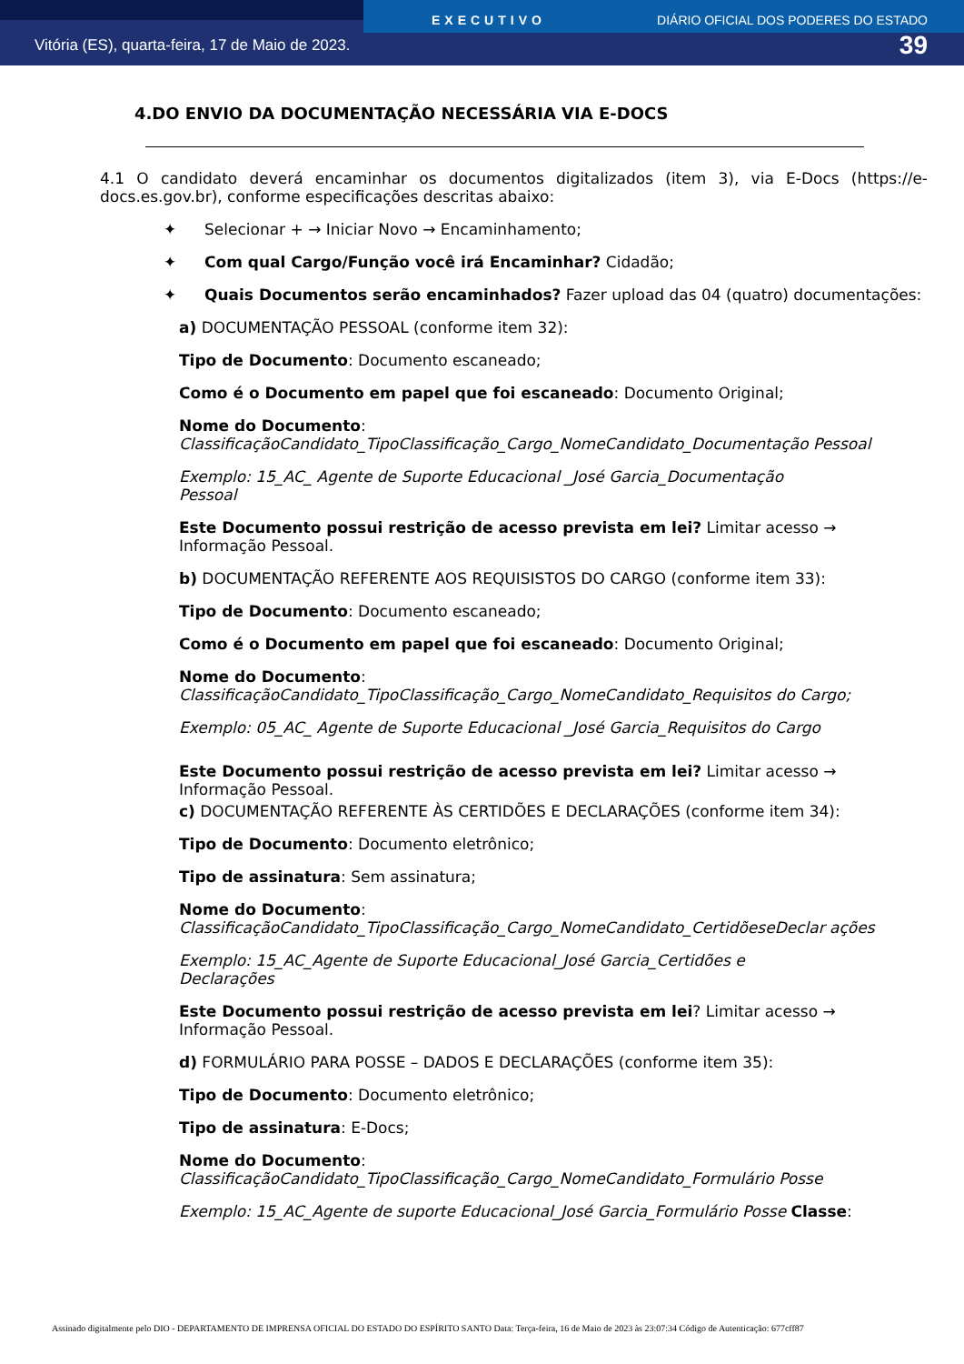EXECUTIVO DIÁRIO OFICIAL DOS PODERES DO ESTADO
Vitória (ES), quarta-feira, 17 de Maio de 2023. 39
4.DO ENVIO DA DOCUMENTAÇÃO NECESSÁRIA VIA E-DOCS
4.1 O candidato deverá encaminhar os documentos digitalizados (item 3), via E-Docs (https://e-docs.es.gov.br), conforme especificações descritas abaixo:
✦ Selecionar + → Iniciar Novo → Encaminhamento;
✦ Com qual Cargo/Função você irá Encaminhar? Cidadão;
✦ Quais Documentos serão encaminhados? Fazer upload das 04 (quatro) documentações:
a) DOCUMENTAÇÃO PESSOAL (conforme item 32):
Tipo de Documento: Documento escaneado;
Como é o Documento em papel que foi escaneado: Documento Original;
Nome do Documento:
ClassificaçãoCandidato_TipoClassificação_Cargo_NomeCandidato_Documentação Pessoal
Exemplo: 15_AC_ Agente de Suporte Educacional _José Garcia_Documentação
Pessoal
Este Documento possui restrição de acesso prevista em lei? Limitar acesso → Informação Pessoal.
b) DOCUMENTAÇÃO REFERENTE AOS REQUISISTOS DO CARGO (conforme item 33):
Tipo de Documento: Documento escaneado;
Como é o Documento em papel que foi escaneado: Documento Original;
Nome do Documento:
ClassificaçãoCandidato_TipoClassificação_Cargo_NomeCandidato_Requisitos do Cargo;
Exemplo: 05_AC_ Agente de Suporte Educacional _José Garcia_Requisitos do Cargo
Este Documento possui restrição de acesso prevista em lei? Limitar acesso → Informação Pessoal.
c) DOCUMENTAÇÃO REFERENTE ÀS CERTIDÕES E DECLARAÇÕES (conforme item 34):
Tipo de Documento: Documento eletrônico;
Tipo de assinatura: Sem assinatura;
Nome do Documento:
ClassificaçãoCandidato_TipoClassificação_Cargo_NomeCandidato_CertidõeseDeclar ações
Exemplo: 15_AC_Agente de Suporte Educacional_José Garcia_Certidões e
Declarações
Este Documento possui restrição de acesso prevista em lei? Limitar acesso → Informação Pessoal.
d) FORMULÁRIO PARA POSSE – DADOS E DECLARAÇÕES (conforme item 35):
Tipo de Documento: Documento eletrônico;
Tipo de assinatura: E-Docs;
Nome do Documento:
ClassificaçãoCandidato_TipoClassificação_Cargo_NomeCandidato_Formulário Posse
Exemplo: 15_AC_Agente de suporte Educacional_José Garcia_Formulário Posse Classe:
Assinado digitalmente pelo DIO - DEPARTAMENTO DE IMPRENSA OFICIAL DO ESTADO DO ESPÍRITO SANTO Data: Terça-feira, 16 de Maio de 2023 às 23:07:34 Código de Autenticação: 677cff87